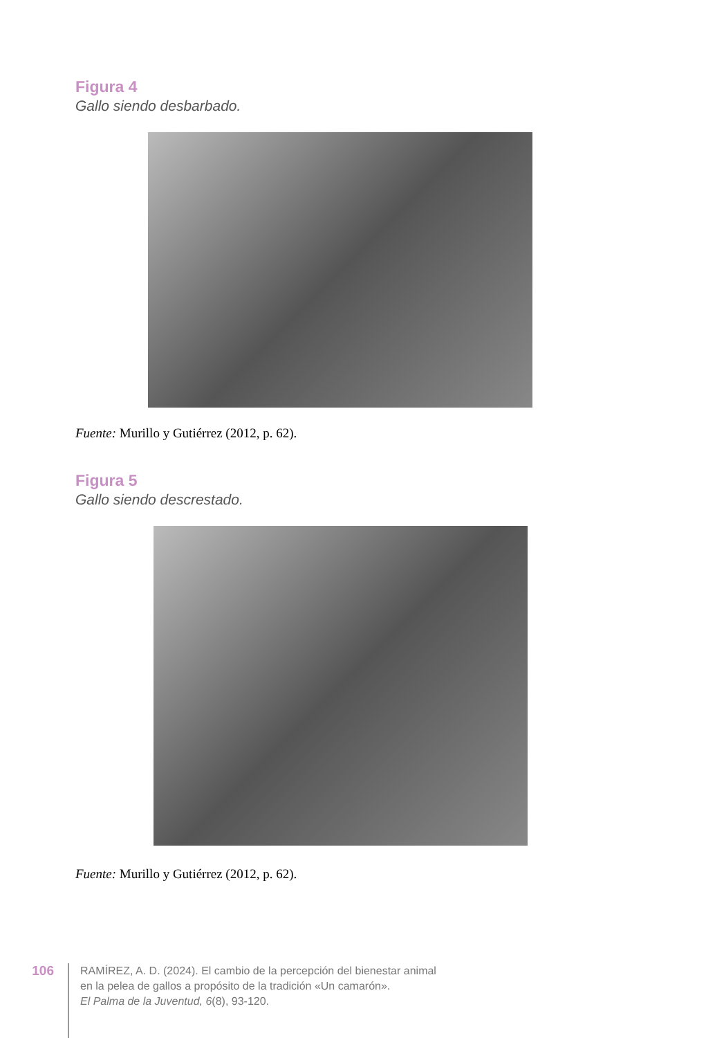Figura 4
Gallo siendo desbarbado.
Fuente: Murillo y Gutiérrez (2012, p. 62).
Figura 5
Gallo siendo descrestado.
Fuente: Murillo y Gutiérrez (2012, p. 62).
106
RAMÍREZ, A. D. (2024). El cambio de la percepción del bienestar animal
en la pelea de gallos a propósito de la tradición «Un camarón».
El Palma de la Juventud, 6(8), 93-120.